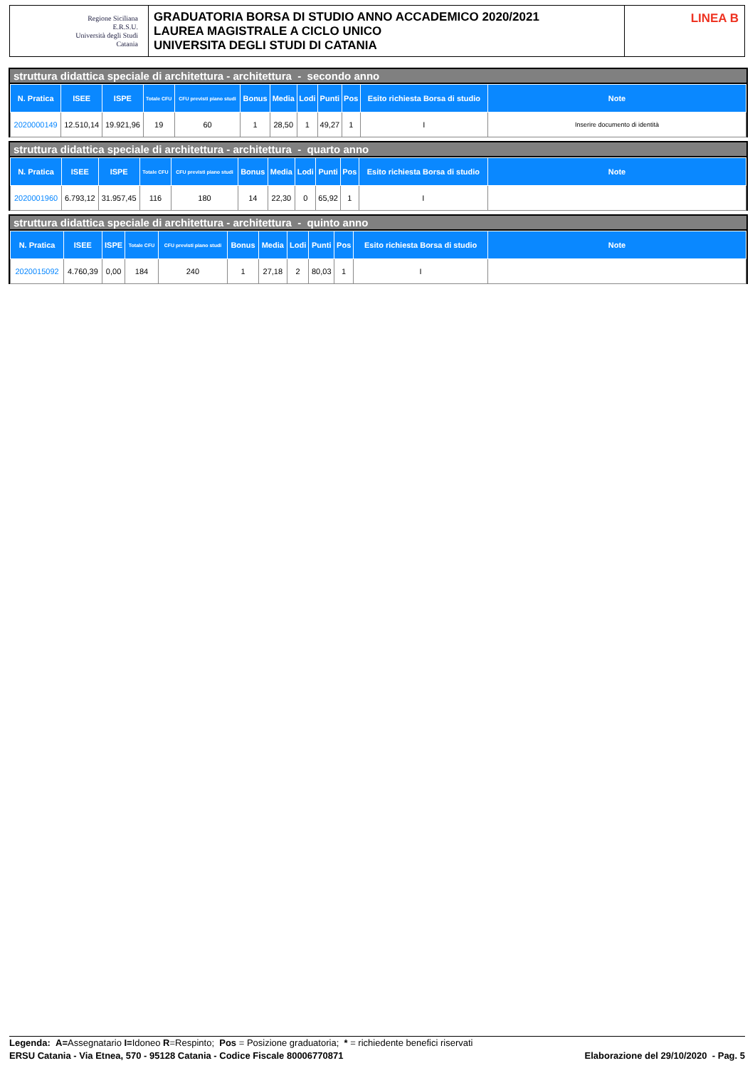Regione Siciliana
E.R.S.U.
Università degli Studi
Catania
GRADUATORIA BORSA DI STUDIO ANNO ACCADEMICO 2020/2021
LAUREA MAGISTRALE A CICLO UNICO
UNIVERSITA DEGLI STUDI DI CATANIA
LINEA B
struttura didattica speciale di architettura - architettura - secondo anno
| N. Pratica | ISEE | ISPE | Totale CFU | CFU previsti piano studi | Bonus | Media | Lodi | Punti | Pos | Esito richiesta Borsa di studio | Note |
| --- | --- | --- | --- | --- | --- | --- | --- | --- | --- | --- | --- |
| 2020000149 | 12.510,14 | 19.921,96 | 19 | 60 | 1 | 28,50 | 1 | 49,27 | 1 | I | Inserire documento di identità |
struttura didattica speciale di architettura - architettura - quarto anno
| N. Pratica | ISEE | ISPE | Totale CFU | CFU previsti piano studi | Bonus | Media | Lodi | Punti | Pos | Esito richiesta Borsa di studio | Note |
| --- | --- | --- | --- | --- | --- | --- | --- | --- | --- | --- | --- |
| 2020001960 | 6.793,12 | 31.957,45 | 116 | 180 | 14 | 22,30 | 0 | 65,92 | 1 | I | |
struttura didattica speciale di architettura - architettura - quinto anno
| N. Pratica | ISEE | ISPE | Totale CFU | CFU previsti piano studi | Bonus | Media | Lodi | Punti | Pos | Esito richiesta Borsa di studio | Note |
| --- | --- | --- | --- | --- | --- | --- | --- | --- | --- | --- | --- |
| 2020015092 | 4.760,39 | 0,00 | 184 | 240 | 1 | 27,18 | 2 | 80,03 | 1 | I | |
Legenda: A=Assegnatario I=Idoneo R=Respinto; Pos = Posizione graduatoria; * = richiedente benefici riservati
ERSU Catania - Via Etnea, 570 - 95128 Catania - Codice Fiscale 80006770871 Elaborazione del 29/10/2020 - Pag. 5